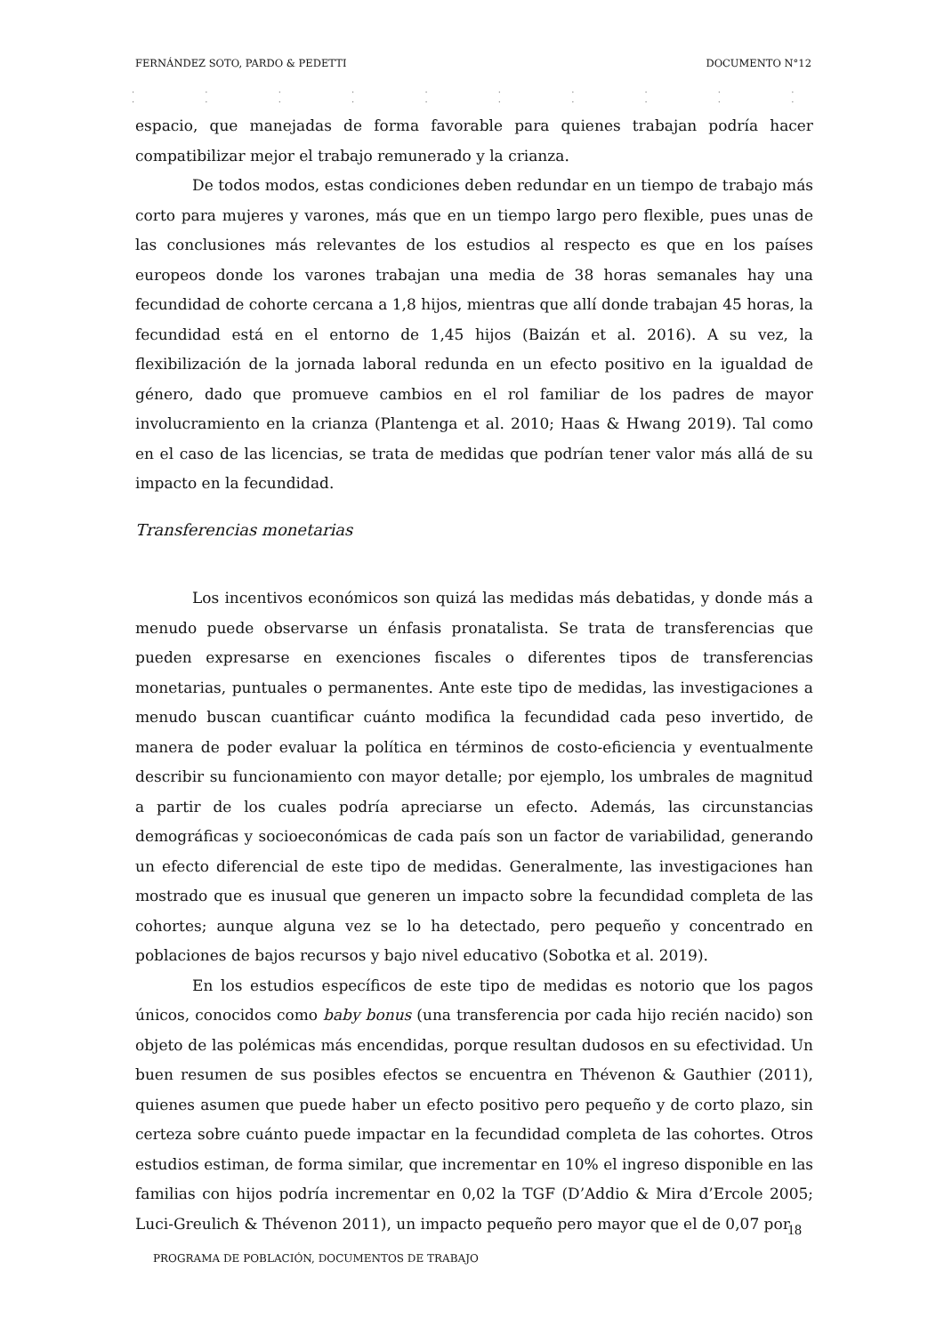FERNÁNDEZ SOTO, PARDO & PEDETTI DOCUMENTO N°12
. . . . . . . . . . . . . . . . . . . .
espacio, que manejadas de forma favorable para quienes trabajan podría hacer compatibilizar mejor el trabajo remunerado y la crianza.
De todos modos, estas condiciones deben redundar en un tiempo de trabajo más corto para mujeres y varones, más que en un tiempo largo pero flexible, pues unas de las conclusiones más relevantes de los estudios al respecto es que en los países europeos donde los varones trabajan una media de 38 horas semanales hay una fecundidad de cohorte cercana a 1,8 hijos, mientras que allí donde trabajan 45 horas, la fecundidad está en el entorno de 1,45 hijos (Baizán et al. 2016). A su vez, la flexibilización de la jornada laboral redunda en un efecto positivo en la igualdad de género, dado que promueve cambios en el rol familiar de los padres de mayor involucramiento en la crianza (Plantenga et al. 2010; Haas & Hwang 2019). Tal como en el caso de las licencias, se trata de medidas que podrían tener valor más allá de su impacto en la fecundidad.
Transferencias monetarias
Los incentivos económicos son quizá las medidas más debatidas, y donde más a menudo puede observarse un énfasis pronatalista. Se trata de transferencias que pueden expresarse en exenciones fiscales o diferentes tipos de transferencias monetarias, puntuales o permanentes. Ante este tipo de medidas, las investigaciones a menudo buscan cuantificar cuánto modifica la fecundidad cada peso invertido, de manera de poder evaluar la política en términos de costo-eficiencia y eventualmente describir su funcionamiento con mayor detalle; por ejemplo, los umbrales de magnitud a partir de los cuales podría apreciarse un efecto. Además, las circunstancias demográficas y socioeconómicas de cada país son un factor de variabilidad, generando un efecto diferencial de este tipo de medidas. Generalmente, las investigaciones han mostrado que es inusual que generen un impacto sobre la fecundidad completa de las cohortes; aunque alguna vez se lo ha detectado, pero pequeño y concentrado en poblaciones de bajos recursos y bajo nivel educativo (Sobotka et al. 2019).
En los estudios específicos de este tipo de medidas es notorio que los pagos únicos, conocidos como baby bonus (una transferencia por cada hijo recién nacido) son objeto de las polémicas más encendidas, porque resultan dudosos en su efectividad. Un buen resumen de sus posibles efectos se encuentra en Thévenon & Gauthier (2011), quienes asumen que puede haber un efecto positivo pero pequeño y de corto plazo, sin certeza sobre cuánto puede impactar en la fecundidad completa de las cohortes. Otros estudios estiman, de forma similar, que incrementar en 10% el ingreso disponible en las familias con hijos podría incrementar en 0,02 la TGF (D’Addio & Mira d’Ercole 2005; Luci-Greulich & Thévenon 2011), un impacto pequeño pero mayor que el de 0,07 por
18
PROGRAMA DE POBLACIÓN, DOCUMENTOS DE TRABAJO